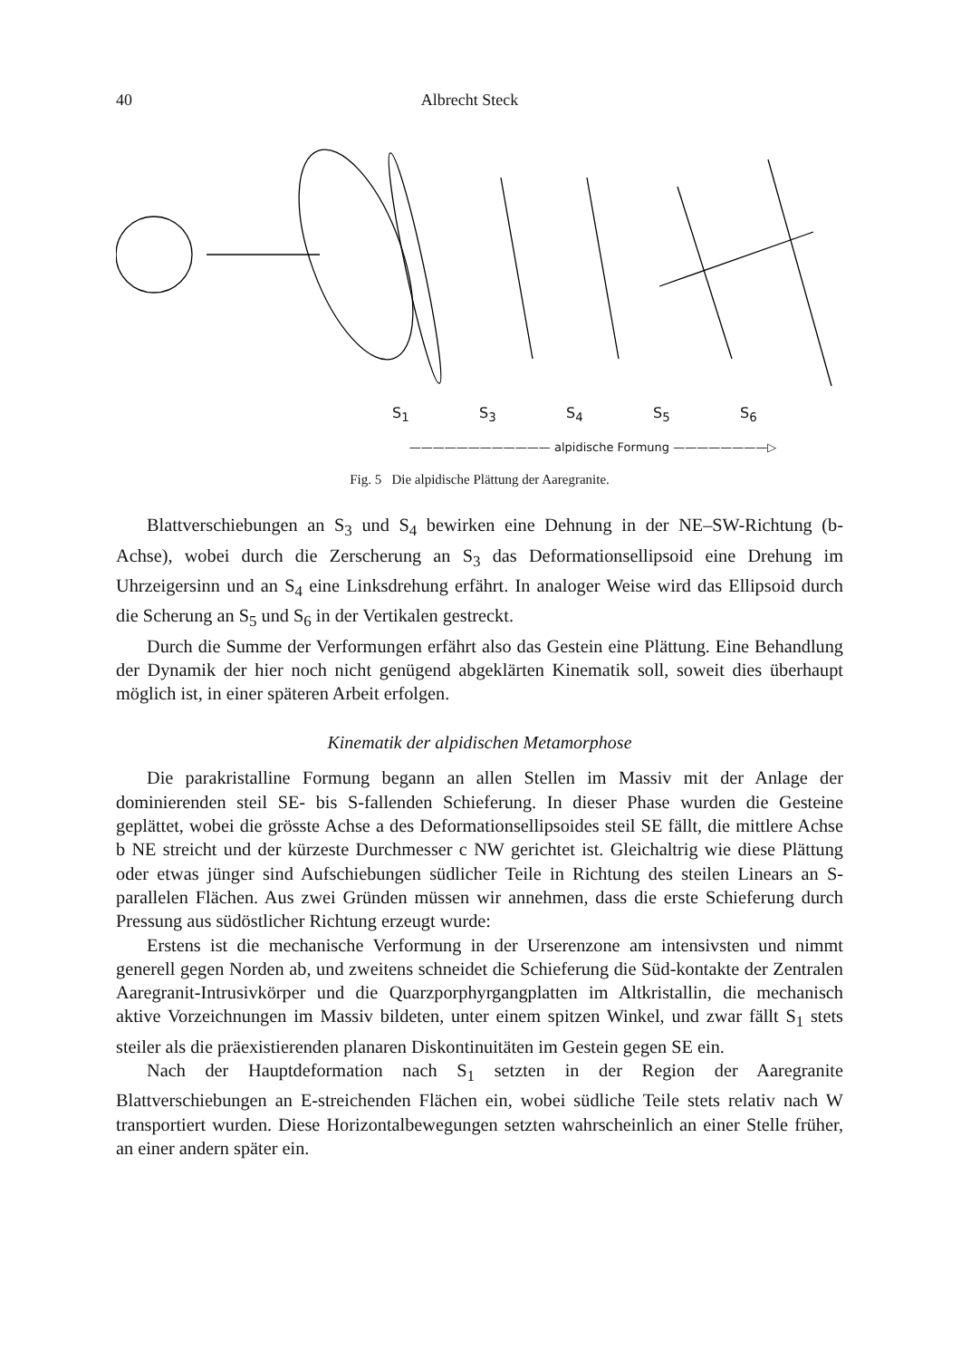40 Albrecht Steck
S<sub>1</sub> S<sub>3</sub> S<sub>4</sub> S<sub>5</sub> S<sub>6</sub>
———————————— alpidische Formung ————————▷
Fig. 5 Die alpidische Plättung der Aaregranite.
Blattverschiebungen an S<sub>3</sub> und S<sub>4</sub> bewirken eine Dehnung in der NE–SW-Richtung (b-Achse), wobei durch die Zerscherung an S<sub>3</sub> das Deformationsellipsoid eine Drehung im Uhrzeigersinn und an S<sub>4</sub> eine Linksdrehung erfährt. In analoger Weise wird das Ellipsoid durch die Scherung an S<sub>5</sub> und S<sub>6</sub> in der Vertikalen gestreckt.
Durch die Summe der Verformungen erfährt also das Gestein eine Plättung. Eine Behandlung der Dynamik der hier noch nicht genügend abgeklärten Kinematik soll, soweit dies überhaupt möglich ist, in einer späteren Arbeit erfolgen.
Kinematik der alpidischen Metamorphose
Die parakristalline Formung begann an allen Stellen im Massiv mit der Anlage der dominierenden steil SE- bis S-fallenden Schieferung. In dieser Phase wurden die Gesteine geplättet, wobei die grösste Achse a des Deformationsellipsoides steil SE fällt, die mittlere Achse b NE streicht und der kürzeste Durchmesser c NW gerichtet ist. Gleichaltrig wie diese Plättung oder etwas jünger sind Aufschiebungen südlicher Teile in Richtung des steilen Linears an S-parallelen Flächen. Aus zwei Gründen müssen wir annehmen, dass die erste Schieferung durch Pressung aus südöstlicher Richtung erzeugt wurde:
Erstens ist die mechanische Verformung in der Urserenzone am intensivsten und nimmt generell gegen Norden ab, und zweitens schneidet die Schieferung die Süd-kontakte der Zentralen Aaregranit-Intrusivkörper und die Quarzporphyrgangplatten im Altkristallin, die mechanisch aktive Vorzeichnungen im Massiv bildeten, unter einem spitzen Winkel, und zwar fällt S<sub>1</sub> stets steiler als die präexistierenden planaren Diskontinuitäten im Gestein gegen SE ein.
Nach der Hauptdeformation nach S<sub>1</sub> setzten in der Region der Aaregranite Blattverschiebungen an E-streichenden Flächen ein, wobei südliche Teile stets relativ nach W transportiert wurden. Diese Horizontalbewegungen setzten wahrscheinlich an einer Stelle früher, an einer andern später ein.